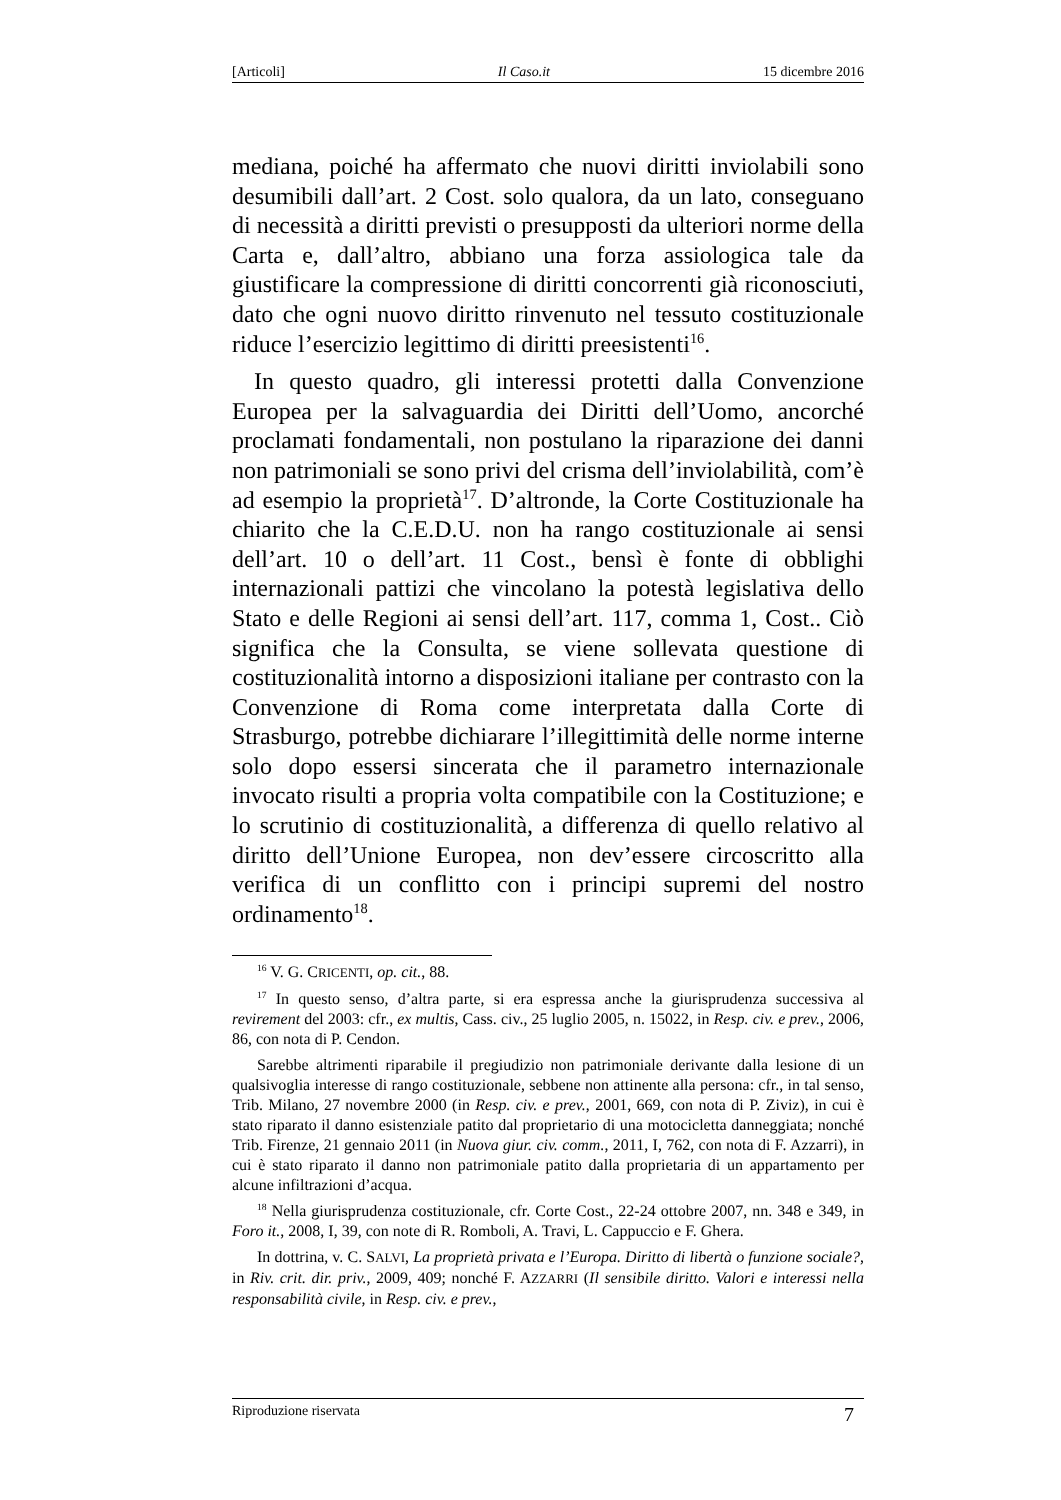[Articoli] Il Caso.it 15 dicembre 2016
mediana, poiché ha affermato che nuovi diritti inviolabili sono desumibili dall’art. 2 Cost. solo qualora, da un lato, conseguano di necessità a diritti previsti o presupposti da ulteriori norme della Carta e, dall’altro, abbiano una forza assiologica tale da giustificare la compressione di diritti concorrenti già riconosciuti, dato che ogni nuovo diritto rinvenuto nel tessuto costituzionale riduce l’esercizio legittimo di diritti preesistenti<sup>16</sup>.
In questo quadro, gli interessi protetti dalla Convenzione Europea per la salvaguardia dei Diritti dell’Uomo, ancorché proclamati fondamentali, non postulano la riparazione dei danni non patrimoniali se sono privi del crisma dell’inviolabilità, com’è ad esempio la proprietà<sup>17</sup>. D’altronde, la Corte Costituzionale ha chiarito che la C.E.D.U. non ha rango costituzionale ai sensi dell’art. 10 o dell’art. 11 Cost., bensì è fonte di obblighi internazionali pattizi che vincolano la potestà legislativa dello Stato e delle Regioni ai sensi dell’art. 117, comma 1, Cost.. Ciò significa che la Consulta, se viene sollevata questione di costituzionalità intorno a disposizioni italiane per contrasto con la Convenzione di Roma come interpretata dalla Corte di Strasburgo, potrebbe dichiarare l’illegittimità delle norme interne solo dopo essersi sincerata che il parametro internazionale invocato risulti a propria volta compatibile con la Costituzione; e lo scrutinio di costituzionalità, a differenza di quello relativo al diritto dell’Unione Europea, non dev’essere circoscritto alla verifica di un conflitto con i principi supremi del nostro ordinamento<sup>18</sup>.
<sup>16</sup> V. G. CRICENTI, op. cit., 88.
<sup>17</sup> In questo senso, d’altra parte, si era espressa anche la giurisprudenza successiva al revirement del 2003: cfr., ex multis, Cass. civ., 25 luglio 2005, n. 15022, in Resp. civ. e prev., 2006, 86, con nota di P. Cendon.
Sarebbe altrimenti riparabile il pregiudizio non patrimoniale derivante dalla lesione di un qualsivoglia interesse di rango costituzionale, sebbene non attinente alla persona: cfr., in tal senso, Trib. Milano, 27 novembre 2000 (in Resp. civ. e prev., 2001, 669, con nota di P. Ziviz), in cui è stato riparato il danno esistenziale patito dal proprietario di una motocicletta danneggiata; nonché Trib. Firenze, 21 gennaio 2011 (in Nuova giur. civ. comm., 2011, I, 762, con nota di F. Azzarri), in cui è stato riparato il danno non patrimoniale patito dalla proprietaria di un appartamento per alcune infiltrazioni d’acqua.
<sup>18</sup> Nella giurisprudenza costituzionale, cfr. Corte Cost., 22-24 ottobre 2007, nn. 348 e 349, in Foro it., 2008, I, 39, con note di R. Romboli, A. Travi, L. Cappuccio e F. Ghera.
In dottrina, v. C. SALVI, La proprietà privata e l’Europa. Diritto di libertà o funzione sociale?, in Riv. crit. dir. priv., 2009, 409; nonché F. AZZARRI (Il sensibile diritto. Valori e interessi nella responsabilità civile, in Resp. civ. e prev.,
Riproduzione riservata 7